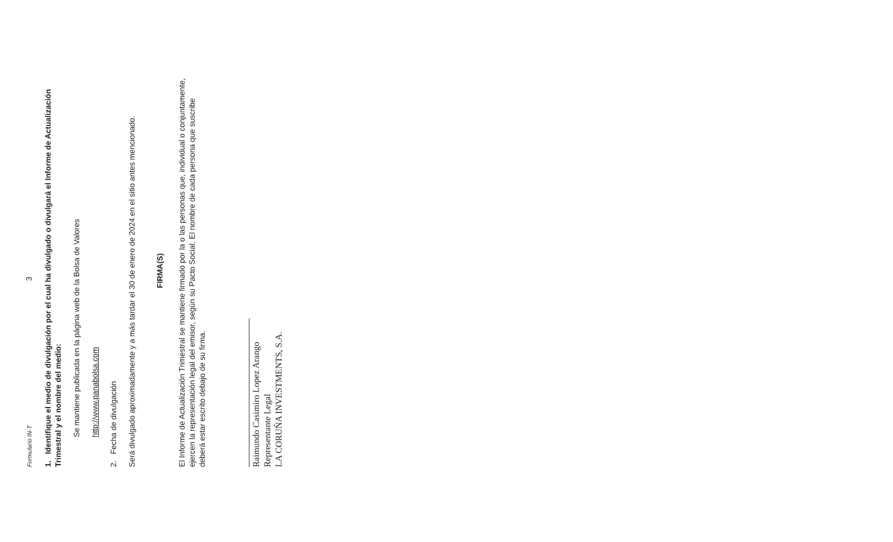Formulario IN-T 3
1. Identifique el medio de divulgación por el cual ha divulgado o divulgará el Informe de Actualización Trimestral y el nombre del medio:
Se mantiene publicada en la página web de la Bolsa de Valores
http://www.panabolsa.com
2. Fecha de divulgación
Será divulgado aproximadamente y a más tardar el 30 de enero de 2024 en el sitio antes mencionado.
FIRMA(S)
El Informe de Actualización Trimestral se mantiene firmado por la o las personas que, individual o conjuntamente, ejercen la representación legal del emisor, según su Pacto Social. El nombre de cada persona que suscribe deberá estar escrito debajo de su firma.
Raimundo Casimiro Lopez Arango
Representante Legal
LA CORUÑA INVESTMENTS, S.A.